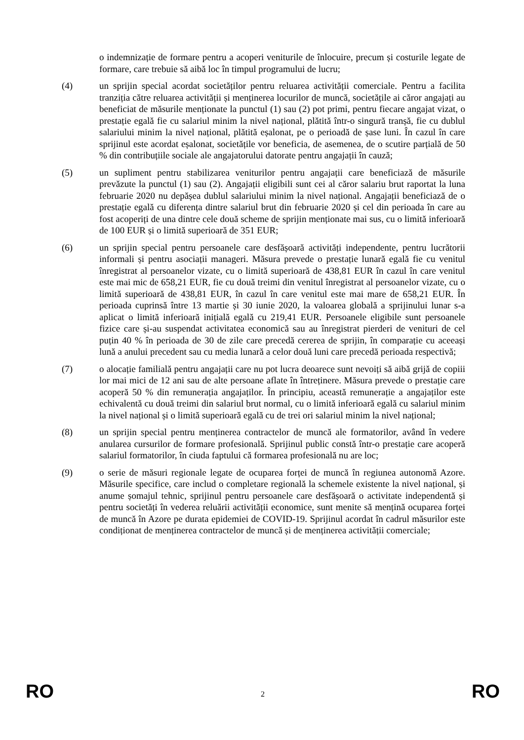o indemnizație de formare pentru a acoperi veniturile de înlocuire, precum și costurile legate de formare, care trebuie să aibă loc în timpul programului de lucru;
(4) un sprijin special acordat societăților pentru reluarea activității comerciale. Pentru a facilita tranziția către reluarea activității și menținerea locurilor de muncă, societățile ai căror angajați au beneficiat de măsurile menționate la punctul (1) sau (2) pot primi, pentru fiecare angajat vizat, o prestație egală fie cu salariul minim la nivel național, plătită într-o singură tranșă, fie cu dublul salariului minim la nivel național, plătită eșalonat, pe o perioadă de șase luni. În cazul în care sprijinul este acordat eșalonat, societățile vor beneficia, de asemenea, de o scutire parțială de 50 % din contribuțiile sociale ale angajatorului datorate pentru angajații în cauză;
(5) un supliment pentru stabilizarea veniturilor pentru angajații care beneficiază de măsurile prevăzute la punctul (1) sau (2). Angajații eligibili sunt cei al căror salariu brut raportat la luna februarie 2020 nu depășea dublul salariului minim la nivel național. Angajații beneficiază de o prestație egală cu diferența dintre salariul brut din februarie 2020 și cel din perioada în care au fost acoperiți de una dintre cele două scheme de sprijin menționate mai sus, cu o limită inferioară de 100 EUR și o limită superioară de 351 EUR;
(6) un sprijin special pentru persoanele care desfășoară activități independente, pentru lucrătorii informali și pentru asociații manageri. Măsura prevede o prestație lunară egală fie cu venitul înregistrat al persoanelor vizate, cu o limită superioară de 438,81 EUR în cazul în care venitul este mai mic de 658,21 EUR, fie cu două treimi din venitul înregistrat al persoanelor vizate, cu o limită superioară de 438,81 EUR, în cazul în care venitul este mai mare de 658,21 EUR. În perioada cuprinsă între 13 martie și 30 iunie 2020, la valoarea globală a sprijinului lunar s-a aplicat o limită inferioară inițială egală cu 219,41 EUR. Persoanele eligibile sunt persoanele fizice care și-au suspendat activitatea economică sau au înregistrat pierderi de venituri de cel puțin 40 % în perioada de 30 de zile care precedă cererea de sprijin, în comparație cu aceeași lună a anului precedent sau cu media lunară a celor două luni care precedă perioada respectivă;
(7) o alocație familială pentru angajații care nu pot lucra deoarece sunt nevoiți să aibă grijă de copiii lor mai mici de 12 ani sau de alte persoane aflate în întreținere. Măsura prevede o prestație care acoperă 50 % din remunerația angajaților. În principiu, această remunerație a angajaților este echivalentă cu două treimi din salariul brut normal, cu o limită inferioară egală cu salariul minim la nivel național și o limită superioară egală cu de trei ori salariul minim la nivel național;
(8) un sprijin special pentru menținerea contractelor de muncă ale formatorilor, având în vedere anularea cursurilor de formare profesională. Sprijinul public constă într-o prestație care acoperă salariul formatorilor, în ciuda faptului că formarea profesională nu are loc;
(9) o serie de măsuri regionale legate de ocuparea forței de muncă în regiunea autonomă Azore. Măsurile specifice, care includ o completare regională la schemele existente la nivel național, și anume șomajul tehnic, sprijinul pentru persoanele care desfășoară o activitate independentă și pentru societăți în vederea reluării activității economice, sunt menite să mențină ocuparea forței de muncă în Azore pe durata epidemiei de COVID-19. Sprijinul acordat în cadrul măsurilor este condiționat de menținerea contractelor de muncă și de menținerea activității comerciale;
RO 2 RO